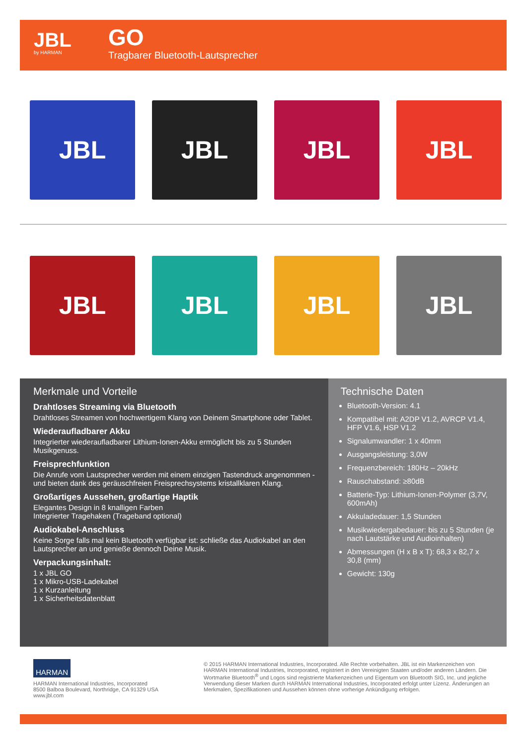JBL
by HARMAN
GO
Tragbarer Bluetooth-Lautsprecher
JBL JBL JBL JBL
JBL JBL JBL JBL
Merkmale und Vorteile
Drahtloses Streaming via Bluetooth
Drahtloses Streamen von hochwertigem Klang von Deinem Smartphone oder Tablet.
Wiederaufladbarer Akku
Integrierter wiederaufladbarer Lithium-Ionen-Akku ermöglicht bis zu 5 Stunden Musikgenuss.
Freisprechfunktion
Die Anrufe vom Lautsprecher werden mit einem einzigen Tastendruck angenommen - und bieten dank des geräuschfreien Freisprechsystems kristallklaren Klang.
Großartiges Aussehen, großartige Haptik
Elegantes Design in 8 knalligen Farben
Integrierter Tragehaken (Trageband optional)
Audiokabel-Anschluss
Keine Sorge falls mal kein Bluetooth verfügbar ist: schließe das Audiokabel an den Lautsprecher an und genieße dennoch Deine Musik.
Verpackungsinhalt:
1 x JBL GO
1 x Mikro-USB-Ladekabel
1 x Kurzanleitung
1 x Sicherheitsdatenblatt
Technische Daten
Bluetooth-Version: 4.1
Kompatibel mit: A2DP V1.2, AVRCP V1.4, HFP V1.6, HSP V1.2
Signalumwandler: 1 x 40mm
Ausgangsleistung: 3,0W
Frequenzbereich: 180Hz – 20kHz
Rauschabstand: ≥80dB
Batterie-Typ: Lithium-Ionen-Polymer (3,7V, 600mAh)
Akkuladedauer: 1,5 Stunden
Musikwiedergabedauer: bis zu 5 Stunden (je nach Lautstärke und Audioinhalten)
Abmessungen (H x B x T): 68,3 x 82,7 x 30,8 (mm)
Gewicht: 130g
HARMAN
HARMAN International Industries, Incorporated
8500 Balboa Boulevard, Northridge, CA 91329 USA
www.jbl.com
© 2015 HARMAN International Industries, Incorporated. Alle Rechte vorbehalten. JBL ist ein Markenzeichen von HARMAN International Industries, Incorporated, registriert in den Vereinigten Staaten und/oder anderen Ländern. Die Wortmarke Bluetooth<sup>®</sup> und Logos sind registrierte Markenzeichen und Eigentum von Bluetooth SIG, Inc. und jegliche Verwendung dieser Marken durch HARMAN International Industries, Incorporated erfolgt unter Lizenz. Änderungen an Merkmalen, Spezifikationen und Aussehen können ohne vorherige Ankündigung erfolgen.